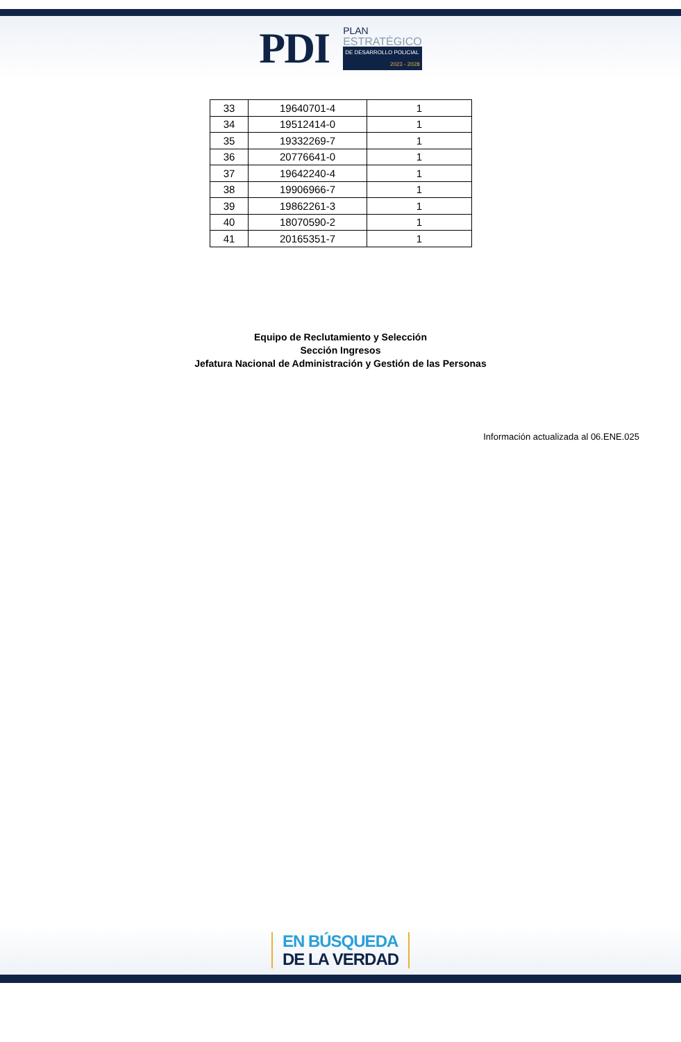PDI
PLAN
ESTRATÉGICO
DE DESARROLLO POLICIAL
2023 - 2028
| 33 | 19640701-4 | 1 |
| 34 | 19512414-0 | 1 |
| 35 | 19332269-7 | 1 |
| 36 | 20776641-0 | 1 |
| 37 | 19642240-4 | 1 |
| 38 | 19906966-7 | 1 |
| 39 | 19862261-3 | 1 |
| 40 | 18070590-2 | 1 |
| 41 | 20165351-7 | 1 |
Equipo de Reclutamiento y Selección
Sección Ingresos
Jefatura Nacional de Administración y Gestión de las Personas
Información actualizada al 06.ENE.025
EN BÚSQUEDA
DE LA VERDAD